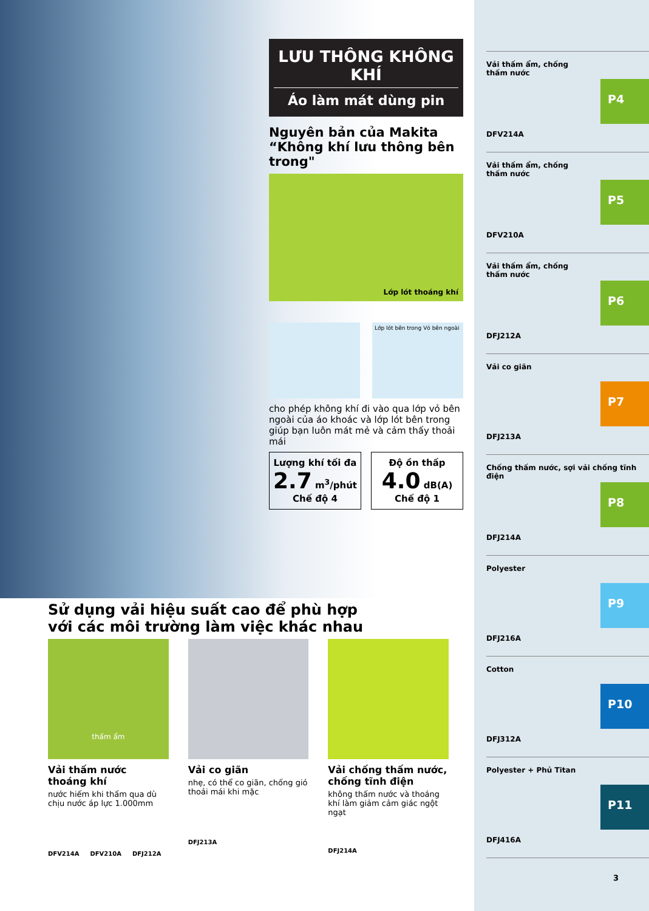LƯU THÔNG KHÔNG KHÍ
Áo làm mát dùng pin
Nguyên bản của Makita
“Không khí lưu thông bên trong"
Lớp lót thoáng khí
Lớp lót bên trong Vỏ bên ngoài
cho phép không khí đi vào qua lớp vỏ bên ngoài của áo khoác và lớp lót bên trong giúp bạn luôn mát mẻ và cảm thấy thoải mái
Lượng khí tối đa
2.7 m<sup>3</sup>/phút
Chế độ 4
Độ ồn thấp
4.0 dB(A)
Chế độ 1
Vải thấm ẩm, chống thấm nước
DFV214A
P4
Vải thấm ẩm, chống thấm nước
DFV210A
P5
Vải thấm ẩm, chống thấm nước
DFJ212A
P6
Vải co giãn
DFJ213A
P7
Chống thấm nước, sợi vải chống tĩnh điện
DFJ214A
P8
Polyester
DFJ216A
P9
Cotton
DFJ312A
P10
Polyester + Phủ Titan
DFJ416A
P11
3
Sử dụng vải hiệu suất cao để phù hợp
với các môi trường làm việc khác nhau
thấm ẩm
Vải thấm nước thoáng khí
nước hiếm khi thấm qua dù chịu nước áp lực 1.000mm
DFV214A DFV210A DFJ212A
Vải co giãn
nhẹ, có thể co giãn, chống gió thoải mái khi mặc
DFJ213A
Vải chống thấm nước, chống tĩnh điện
không thấm nước và thoáng khí làm giảm cảm giác ngột ngạt
DFJ214A